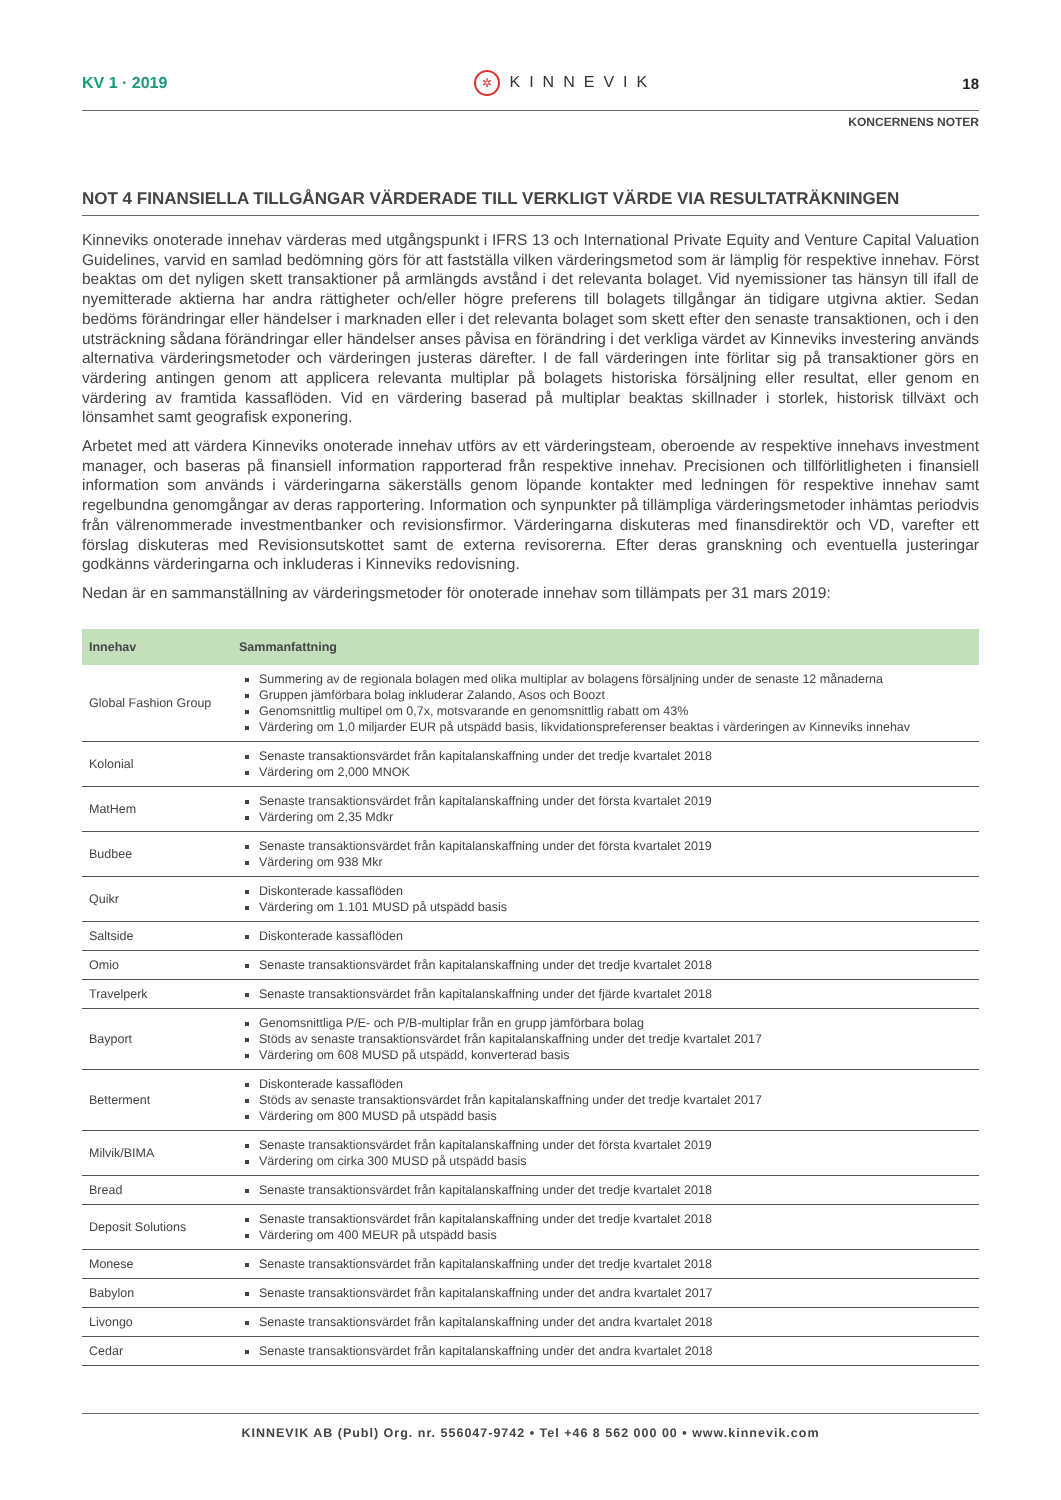KV 1 · 2019
✲ KINNEVIK 18
KONCERNENS NOTER
NOT 4 FINANSIELLA TILLGÅNGAR VÄRDERADE TILL VERKLIGT VÄRDE VIA RESULTATRÄKNINGEN
Kinneviks onoterade innehav värderas med utgångspunkt i IFRS 13 och International Private Equity and Venture Capital Valuation Guidelines, varvid en samlad bedömning görs för att fastställa vilken värderingsmetod som är lämplig för respektive innehav. Först beaktas om det nyligen skett transaktioner på armlängds avstånd i det relevanta bolaget. Vid nyemissioner tas hänsyn till ifall de nyemitterade aktierna har andra rättigheter och/eller högre preferens till bolagets tillgångar än tidigare utgivna aktier. Sedan bedöms förändringar eller händelser i marknaden eller i det relevanta bolaget som skett efter den senaste transaktionen, och i den utsträckning sådana förändringar eller händelser anses påvisa en förändring i det verkliga värdet av Kinneviks investering används alternativa värderingsmetoder och värderingen justeras därefter. I de fall värderingen inte förlitar sig på transaktioner görs en värdering antingen genom att applicera relevanta multiplar på bolagets historiska försäljning eller resultat, eller genom en värdering av framtida kassaflöden. Vid en värdering baserad på multiplar beaktas skillnader i storlek, historisk tillväxt och lönsamhet samt geografisk exponering.
Arbetet med att värdera Kinneviks onoterade innehav utförs av ett värderingsteam, oberoende av respektive innehavs investment manager, och baseras på finansiell information rapporterad från respektive innehav. Precisionen och tillförlitligheten i finansiell information som används i värderingarna säkerställs genom löpande kontakter med ledningen för respektive innehav samt regelbundna genomgångar av deras rapportering. Information och synpunkter på tillämpliga värderingsmetoder inhämtas periodvis från välrenommerade investmentbanker och revisionsfirmor. Värderingarna diskuteras med finansdirektör och VD, varefter ett förslag diskuteras med Revisionsutskottet samt de externa revisorerna. Efter deras granskning och eventuella justeringar godkänns värderingarna och inkluderas i Kinneviks redovisning.
Nedan är en sammanställning av värderingsmetoder för onoterade innehav som tillämpats per 31 mars 2019:
| Innehav | Sammanfattning |
| --- | --- |
| Global Fashion Group | Summering av de regionala bolagen med olika multiplar av bolagens försäljning under de senaste 12 månaderna Gruppen jämförbara bolag inkluderar Zalando, Asos och Boozt Genomsnittlig multipel om 0,7x, motsvarande en genomsnittlig rabatt om 43% Värdering om 1,0 miljarder EUR på utspädd basis, likvidationspreferenser beaktas i värderingen av Kinneviks innehav |
| Kolonial | Senaste transaktionsvärdet från kapitalanskaffning under det tredje kvartalet 2018 Värdering om 2,000 MNOK |
| MatHem | Senaste transaktionsvärdet från kapitalanskaffning under det första kvartalet 2019 Värdering om 2,35 Mdkr |
| Budbee | Senaste transaktionsvärdet från kapitalanskaffning under det första kvartalet 2019 Värdering om 938 Mkr |
| Quikr | Diskonterade kassaflöden Värdering om 1.101 MUSD på utspädd basis |
| Saltside | Diskonterade kassaflöden |
| Omio | Senaste transaktionsvärdet från kapitalanskaffning under det tredje kvartalet 2018 |
| Travelperk | Senaste transaktionsvärdet från kapitalanskaffning under det fjärde kvartalet 2018 |
| Bayport | Genomsnittliga P/E- och P/B-multiplar från en grupp jämförbara bolag Stöds av senaste transaktionsvärdet från kapitalanskaffning under det tredje kvartalet 2017 Värdering om 608 MUSD på utspädd, konverterad basis |
| Betterment | Diskonterade kassaflöden Stöds av senaste transaktionsvärdet från kapitalanskaffning under det tredje kvartalet 2017 Värdering om 800 MUSD på utspädd basis |
| Milvik/BIMA | Senaste transaktionsvärdet från kapitalanskaffning under det första kvartalet 2019 Värdering om cirka 300 MUSD på utspädd basis |
| Bread | Senaste transaktionsvärdet från kapitalanskaffning under det tredje kvartalet 2018 |
| Deposit Solutions | Senaste transaktionsvärdet från kapitalanskaffning under det tredje kvartalet 2018 Värdering om 400 MEUR på utspädd basis |
| Monese | Senaste transaktionsvärdet från kapitalanskaffning under det tredje kvartalet 2018 |
| Babylon | Senaste transaktionsvärdet från kapitalanskaffning under det andra kvartalet 2017 |
| Livongo | Senaste transaktionsvärdet från kapitalanskaffning under det andra kvartalet 2018 |
| Cedar | Senaste transaktionsvärdet från kapitalanskaffning under det andra kvartalet 2018 |
KINNEVIK AB (Publ) Org. nr. 556047-9742 • Tel +46 8 562 000 00 • www.kinnevik.com